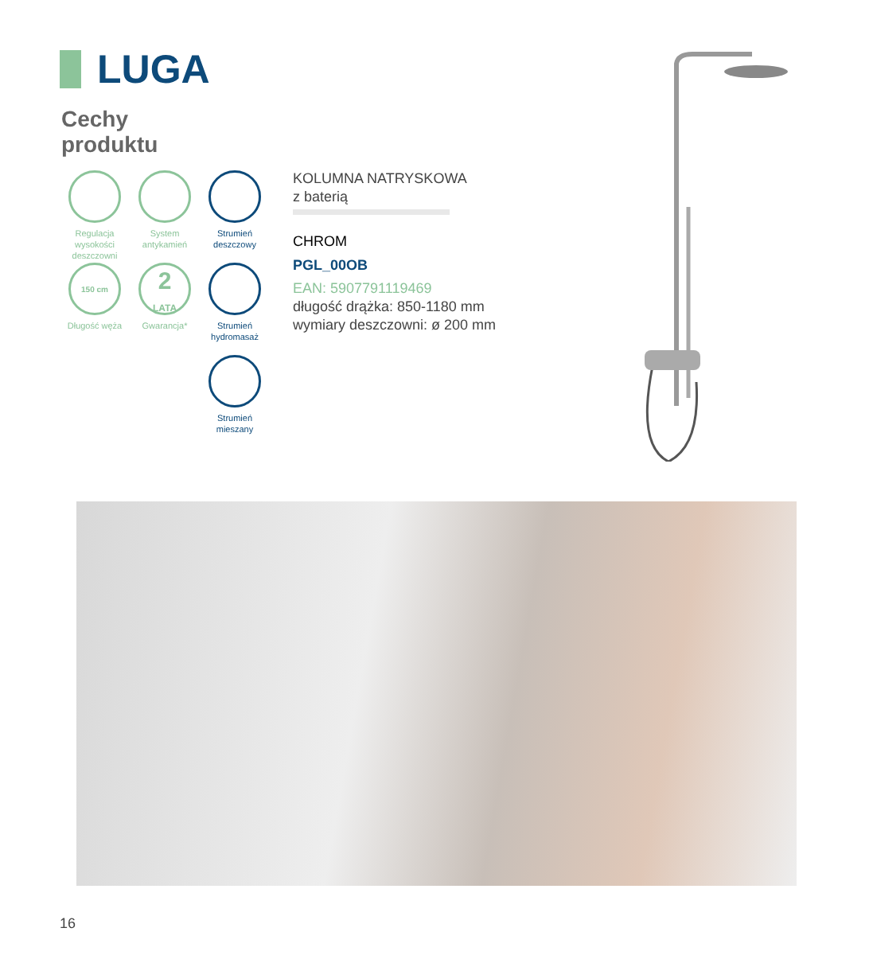LUGA
Cechy
produktu
Regulacja wysokości deszczowni
System antykamień
Strumień deszczowy
150 cm
Długość węża
2
LATA
Gwarancja*
Strumień hydromasaż
Strumień mieszany
KOLUMNA NATRYSKOWA
z baterią
CHROM
PGL_00OB
EAN: 5907791119469
długość drążka: 850-1180 mm
wymiary deszczowni: ø 200 mm
16